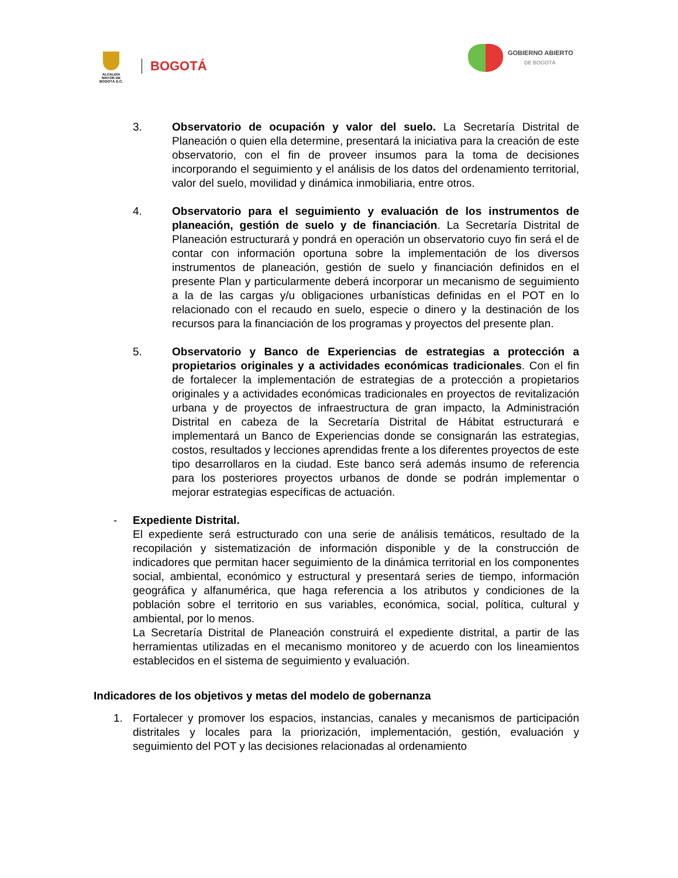ALCALDÍA MAYOR DE BOGOTÁ D.C.
BOGOTÁ
GOBIERNO ABIERTO
DE BOGOTÁ
3. Observatorio de ocupación y valor del suelo. La Secretaría Distrital de Planeación o quien ella determine, presentará la iniciativa para la creación de este observatorio, con el fin de proveer insumos para la toma de decisiones incorporando el seguimiento y el análisis de los datos del ordenamiento territorial, valor del suelo, movilidad y dinámica inmobiliaria, entre otros.
4. Observatorio para el seguimiento y evaluación de los instrumentos de planeación, gestión de suelo y de financiación. La Secretaría Distrital de Planeación estructurará y pondrá en operación un observatorio cuyo fin será el de contar con información oportuna sobre la implementación de los diversos instrumentos de planeación, gestión de suelo y financiación definidos en el presente Plan y particularmente deberá incorporar un mecanismo de seguimiento a la de las cargas y/u obligaciones urbanísticas definidas en el POT en lo relacionado con el recaudo en suelo, especie o dinero y la destinación de los recursos para la financiación de los programas y proyectos del presente plan.
5. Observatorio y Banco de Experiencias de estrategias a protección a propietarios originales y a actividades económicas tradicionales. Con el fin de fortalecer la implementación de estrategias de a protección a propietarios originales y a actividades económicas tradicionales en proyectos de revitalización urbana y de proyectos de infraestructura de gran impacto, la Administración Distrital en cabeza de la Secretaría Distrital de Hábitat estructurará e implementará un Banco de Experiencias donde se consignarán las estrategias, costos, resultados y lecciones aprendidas frente a los diferentes proyectos de este tipo desarrollaros en la ciudad. Este banco será además insumo de referencia para los posteriores proyectos urbanos de donde se podrán implementar o mejorar estrategias específicas de actuación.
- Expediente Distrital.
El expediente será estructurado con una serie de análisis temáticos, resultado de la recopilación y sistematización de información disponible y de la construcción de indicadores que permitan hacer seguimiento de la dinámica territorial en los componentes social, ambiental, económico y estructural y presentará series de tiempo, información geográfica y alfanumérica, que haga referencia a los atributos y condiciones de la población sobre el territorio en sus variables, económica, social, política, cultural y ambiental, por lo menos.
La Secretaría Distrital de Planeación construirá el expediente distrital, a partir de las herramientas utilizadas en el mecanismo monitoreo y de acuerdo con los lineamientos establecidos en el sistema de seguimiento y evaluación.
Indicadores de los objetivos y metas del modelo de gobernanza
1. Fortalecer y promover los espacios, instancias, canales y mecanismos de participación distritales y locales para la priorización, implementación, gestión, evaluación y seguimiento del POT y las decisiones relacionadas al ordenamiento